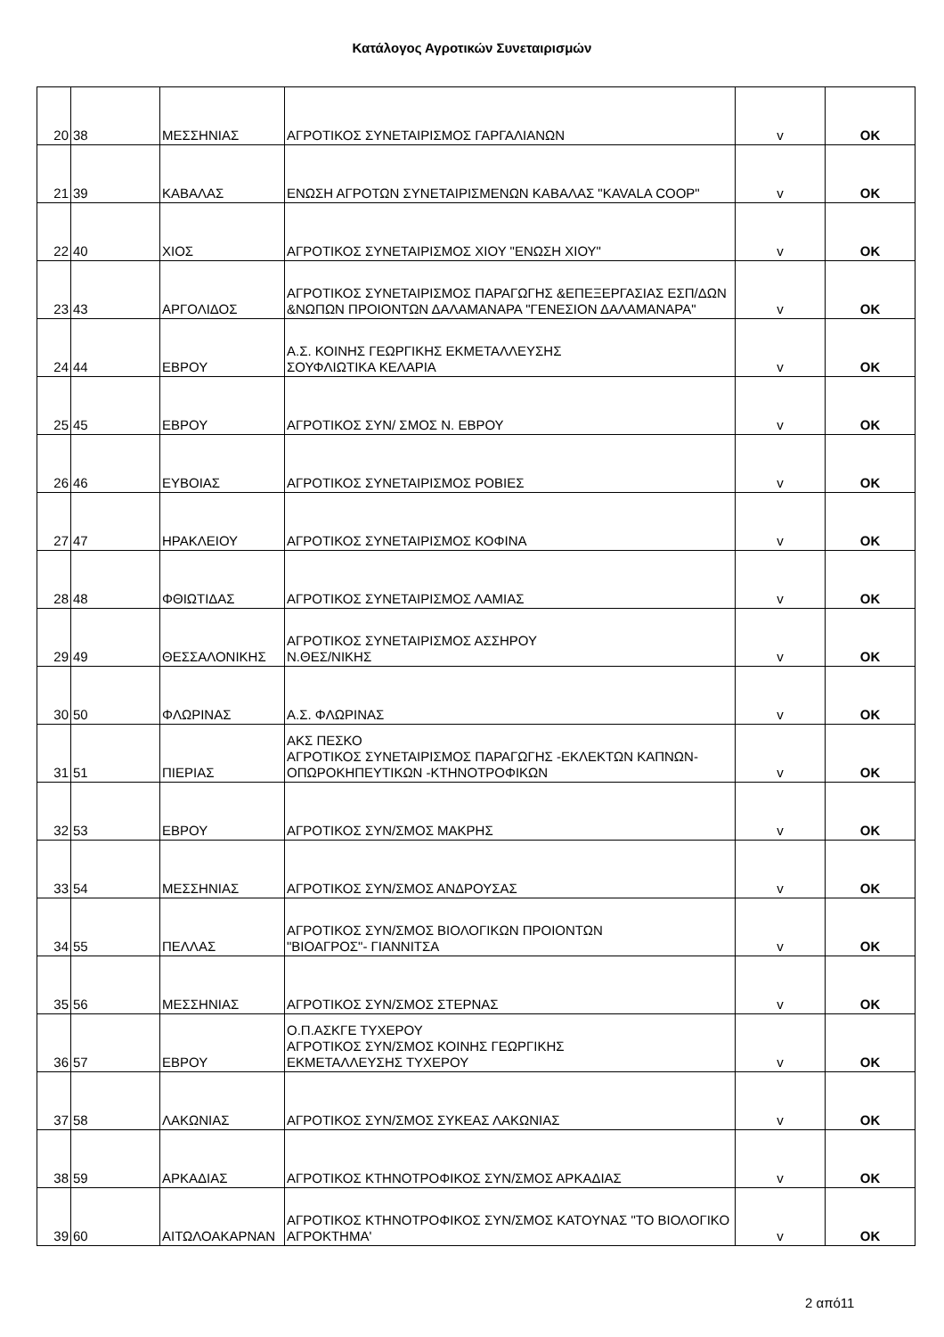Κατάλογος Αγροτικών Συνεταιρισμών
| 20 | 38 | ΜΕΣΣΗΝΙΑΣ | ΑΓΡΟΤΙΚΟΣ ΣΥΝΕΤΑΙΡΙΣΜΟΣ ΓΑΡΓΑΛΙΑΝΩΝ | v | OK |
| 21 | 39 | ΚΑΒΑΛΑΣ | ΕΝΩΣΗ ΑΓΡΟΤΩΝ ΣΥΝΕΤΑΙΡΙΣΜΕΝΩΝ ΚΑΒΑΛΑΣ "KAVALA COOP" | v | OK |
| 22 | 40 | ΧΙΟΣ | ΑΓΡΟΤΙΚΟΣ ΣΥΝΕΤΑΙΡΙΣΜΟΣ ΧΙΟΥ "ΕΝΩΣΗ ΧΙΟΥ" | v | OK |
| 23 | 43 | ΑΡΓΟΛΙΔΟΣ | ΑΓΡΟΤΙΚΟΣ ΣΥΝΕΤΑΙΡΙΣΜΟΣ ΠΑΡΑΓΩΓΗΣ &ΕΠΕΞΕΡΓΑΣΙΑΣ ΕΣΠ/ΔΩΝ &ΝΩΠΩΝ ΠΡΟΙΟΝΤΩΝ ΔΑΛΑΜΑΝΑΡΑ "ΓΕΝΕΣΙΟΝ ΔΑΛΑΜΑΝΑΡΑ" | v | OK |
| 24 | 44 | ΕΒΡΟΥ | Α.Σ. ΚΟΙΝΗΣ ΓΕΩΡΓΙΚΗΣ ΕΚΜΕΤΑΛΛΕΥΣΗΣ ΣΟΥΦΛΙΩΤΙΚΑ ΚΕΛΑΡΙΑ | v | OK |
| 25 | 45 | ΕΒΡΟΥ | ΑΓΡΟΤΙΚΟΣ ΣΥΝ/ ΣΜΟΣ Ν. ΕΒΡΟΥ | v | OK |
| 26 | 46 | ΕΥΒΟΙΑΣ | ΑΓΡΟΤΙΚΟΣ ΣΥΝΕΤΑΙΡΙΣΜΟΣ ΡΟΒΙΕΣ | v | OK |
| 27 | 47 | ΗΡΑΚΛΕΙΟΥ | ΑΓΡΟΤΙΚΟΣ ΣΥΝΕΤΑΙΡΙΣΜΟΣ ΚΟΦΙΝΑ | v | OK |
| 28 | 48 | ΦΘΙΩΤΙΔΑΣ | ΑΓΡΟΤΙΚΟΣ ΣΥΝΕΤΑΙΡΙΣΜΟΣ ΛΑΜΙΑΣ | v | OK |
| 29 | 49 | ΘΕΣΣΑΛΟΝΙΚΗΣ | ΑΓΡΟΤΙΚΟΣ ΣΥΝΕΤΑΙΡΙΣΜΟΣ ΑΣΣΗΡΟΥ Ν.ΘΕΣ/ΝΙΚΗΣ | v | OK |
| 30 | 50 | ΦΛΩΡΙΝΑΣ | Α.Σ. ΦΛΩΡΙΝΑΣ | v | OK |
| 31 | 51 | ΠΙΕΡΙΑΣ | ΑΚΣ ΠΕΣΚΟ ΑΓΡΟΤΙΚΟΣ ΣΥΝΕΤΑΙΡΙΣΜΟΣ ΠΑΡΑΓΩΓΗΣ -ΕΚΛΕΚΤΩΝ ΚΑΠΝΩΝ-ΟΠΩΡΟΚΗΠΕΥΤΙΚΩΝ -ΚΤΗΝΟΤΡΟΦΙΚΩΝ | v | OK |
| 32 | 53 | ΕΒΡΟΥ | ΑΓΡΟΤΙΚΟΣ ΣΥΝ/ΣΜΟΣ ΜΑΚΡΗΣ | v | OK |
| 33 | 54 | ΜΕΣΣΗΝΙΑΣ | ΑΓΡΟΤΙΚΟΣ ΣΥΝ/ΣΜΟΣ ΑΝΔΡΟΥΣΑΣ | v | OK |
| 34 | 55 | ΠΕΛΛΑΣ | ΑΓΡΟΤΙΚΟΣ ΣΥΝ/ΣΜΟΣ ΒΙΟΛΟΓΙΚΩΝ ΠΡΟΙΟΝΤΩΝ "ΒΙΟΑΓΡΟΣ"- ΓΙΑΝΝΙΤΣΑ | v | OK |
| 35 | 56 | ΜΕΣΣΗΝΙΑΣ | ΑΓΡΟΤΙΚΟΣ ΣΥΝ/ΣΜΟΣ ΣΤΕΡΝΑΣ | v | OK |
| 36 | 57 | ΕΒΡΟΥ | Ο.Π.ΑΣΚΓΕ ΤΥΧΕΡΟΥ ΑΓΡΟΤΙΚΟΣ ΣΥΝ/ΣΜΟΣ ΚΟΙΝΗΣ ΓΕΩΡΓΙΚΗΣ ΕΚΜΕΤΑΛΛΕΥΣΗΣ ΤΥΧΕΡΟΥ | v | OK |
| 37 | 58 | ΛΑΚΩΝΙΑΣ | ΑΓΡΟΤΙΚΟΣ ΣΥΝ/ΣΜΟΣ ΣΥΚΕΑΣ ΛΑΚΩΝΙΑΣ | v | OK |
| 38 | 59 | ΑΡΚΑΔΙΑΣ | ΑΓΡΟΤΙΚΟΣ ΚΤΗΝΟΤΡΟΦΙΚΟΣ ΣΥΝ/ΣΜΟΣ ΑΡΚΑΔΙΑΣ | v | OK |
| 39 | 60 | ΑΙΤΩΛΟΑΚΑΡΝΑΝ | ΑΓΡΟΤΙΚΟΣ ΚΤΗΝΟΤΡΟΦΙΚΟΣ ΣΥΝ/ΣΜΟΣ ΚΑΤΟΥΝΑΣ "ΤΟ ΒΙΟΛΟΓΙΚΟ ΑΓΡΟΚΤΗΜΑ' | v | OK |
2 από11